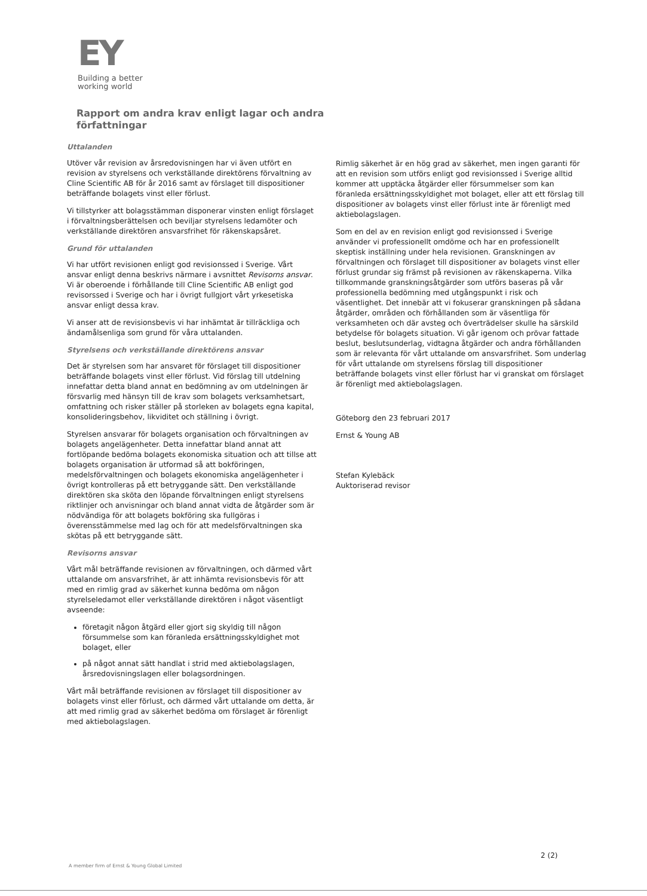EY
Building a better
working world
Rapport om andra krav enligt lagar och andra författningar
Uttalanden
Utöver vår revision av årsredovisningen har vi även utfört en revision av styrelsens och verkställande direktörens förvaltning av Cline Scientific AB för år 2016 samt av förslaget till dispositioner beträffande bolagets vinst eller förlust.
Vi tillstyrker att bolagsstämman disponerar vinsten enligt förslaget i förvaltningsberättelsen och beviljar styrelsens ledamöter och verkställande direktören ansvarsfrihet för räkenskapsåret.
Grund för uttalanden
Vi har utfört revisionen enligt god revisionssed i Sverige. Vårt ansvar enligt denna beskrivs närmare i avsnittet Revisorns ansvar. Vi är oberoende i förhållande till Cline Scientific AB enligt god revisorssed i Sverige och har i övrigt fullgjort vårt yrkesetiska ansvar enligt dessa krav.
Vi anser att de revisionsbevis vi har inhämtat är tillräckliga och ändamålsenliga som grund för våra uttalanden.
Styrelsens och verkställande direktörens ansvar
Det är styrelsen som har ansvaret för förslaget till dispositioner beträffande bolagets vinst eller förlust. Vid förslag till utdelning innefattar detta bland annat en bedömning av om utdelningen är försvarlig med hänsyn till de krav som bolagets verksamhetsart, omfattning och risker ställer på storleken av bolagets egna kapital, konsolideringsbehov, likviditet och ställning i övrigt.
Styrelsen ansvarar för bolagets organisation och förvaltningen av bolagets angelägenheter. Detta innefattar bland annat att fortlöpande bedöma bolagets ekonomiska situation och att tillse att bolagets organisation är utformad så att bokföringen, medelsförvaltningen och bolagets ekonomiska angelägenheter i övrigt kontrolleras på ett betryggande sätt. Den verkställande direktören ska sköta den löpande förvaltningen enligt styrelsens riktlinjer och anvisningar och bland annat vidta de åtgärder som är nödvändiga för att bolagets bokföring ska fullgöras i överensstämmelse med lag och för att medelsförvaltningen ska skötas på ett betryggande sätt.
Revisorns ansvar
Vårt mål beträffande revisionen av förvaltningen, och därmed vårt uttalande om ansvarsfrihet, är att inhämta revisionsbevis för att med en rimlig grad av säkerhet kunna bedöma om någon styrelseledamot eller verkställande direktören i något väsentligt avseende:
företagit någon åtgärd eller gjort sig skyldig till någon försummelse som kan föranleda ersättningsskyldighet mot bolaget, eller
på något annat sätt handlat i strid med aktiebolagslagen, årsredovisningslagen eller bolagsordningen.
Vårt mål beträffande revisionen av förslaget till dispositioner av bolagets vinst eller förlust, och därmed vårt uttalande om detta, är att med rimlig grad av säkerhet bedöma om förslaget är förenligt med aktiebolagslagen.
Rimlig säkerhet är en hög grad av säkerhet, men ingen garanti för att en revision som utförs enligt god revisionssed i Sverige alltid kommer att upptäcka åtgärder eller försummelser som kan föranleda ersättningsskyldighet mot bolaget, eller att ett förslag till dispositioner av bolagets vinst eller förlust inte är förenligt med aktiebolagslagen.
Som en del av en revision enligt god revisionssed i Sverige använder vi professionellt omdöme och har en professionellt skeptisk inställning under hela revisionen. Granskningen av förvaltningen och förslaget till dispositioner av bolagets vinst eller förlust grundar sig främst på revisionen av räkenskaperna. Vilka tillkommande granskningsåtgärder som utförs baseras på vår professionella bedömning med utgångspunkt i risk och väsentlighet. Det innebär att vi fokuserar granskningen på sådana åtgärder, områden och förhållanden som är väsentliga för verksamheten och där avsteg och överträdelser skulle ha särskild betydelse för bolagets situation. Vi går igenom och prövar fattade beslut, beslutsunderlag, vidtagna åtgärder och andra förhållanden som är relevanta för vårt uttalande om ansvarsfrihet. Som underlag för vårt uttalande om styrelsens förslag till dispositioner beträffande bolagets vinst eller förlust har vi granskat om förslaget är förenligt med aktiebolagslagen.
Göteborg den 23 februari 2017
Ernst & Young AB
Stefan Kylebäck
Auktoriserad revisor
2 (2)
A member firm of Ernst & Young Global Limited